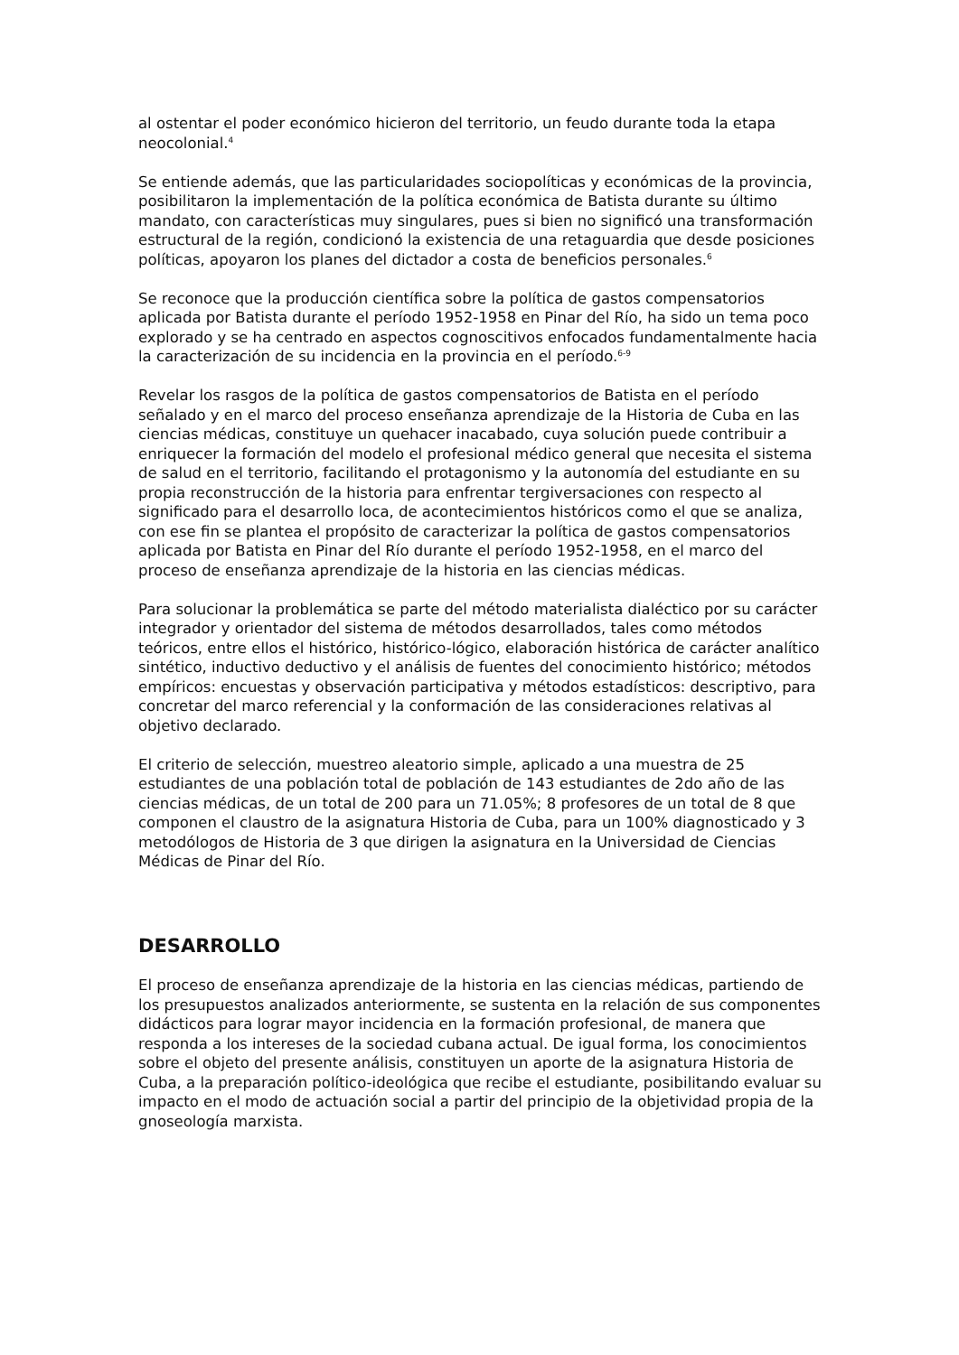al ostentar el poder económico hicieron del territorio, un feudo durante toda la etapa neocolonial.<sup>4</sup>
Se entiende además, que las particularidades sociopolíticas y económicas de la provincia, posibilitaron la implementación de la política económica de Batista durante su último mandato, con características muy singulares, pues si bien no significó una transformación estructural de la región, condicionó la existencia de una retaguardia que desde posiciones políticas, apoyaron los planes del dictador a costa de beneficios personales.<sup>6</sup>
Se reconoce que la producción científica sobre la política de gastos compensatorios aplicada por Batista durante el período 1952-1958 en Pinar del Río, ha sido un tema poco explorado y se ha centrado en aspectos cognoscitivos enfocados fundamentalmente hacia la caracterización de su incidencia en la provincia en el período.<sup>6-9</sup>
Revelar los rasgos de la política de gastos compensatorios de Batista en el período señalado y en el marco del proceso enseñanza aprendizaje de la Historia de Cuba en las ciencias médicas, constituye un quehacer inacabado, cuya solución puede contribuir a enriquecer la formación del modelo el profesional médico general que necesita el sistema de salud en el territorio, facilitando el protagonismo y la autonomía del estudiante en su propia reconstrucción de la historia para enfrentar tergiversaciones con respecto al significado para el desarrollo loca, de acontecimientos históricos como el que se analiza, con ese fin se plantea el propósito de caracterizar la política de gastos compensatorios aplicada por Batista en Pinar del Río durante el período 1952-1958, en el marco del proceso de enseñanza aprendizaje de la historia en las ciencias médicas.
Para solucionar la problemática se parte del método materialista dialéctico por su carácter integrador y orientador del sistema de métodos desarrollados, tales como métodos teóricos, entre ellos el histórico, histórico-lógico, elaboración histórica de carácter analítico sintético, inductivo deductivo y el análisis de fuentes del conocimiento histórico; métodos empíricos: encuestas y observación participativa y métodos estadísticos: descriptivo, para concretar del marco referencial y la conformación de las consideraciones relativas al objetivo declarado.
El criterio de selección, muestreo aleatorio simple, aplicado a una muestra de 25 estudiantes de una población total de población de 143 estudiantes de 2do año de las ciencias médicas, de un total de 200 para un 71.05%; 8 profesores de un total de 8 que componen el claustro de la asignatura Historia de Cuba, para un 100% diagnosticado y 3 metodólogos de Historia de 3 que dirigen la asignatura en la Universidad de Ciencias Médicas de Pinar del Río.
DESARROLLO
El proceso de enseñanza aprendizaje de la historia en las ciencias médicas, partiendo de los presupuestos analizados anteriormente, se sustenta en la relación de sus componentes didácticos para lograr mayor incidencia en la formación profesional, de manera que responda a los intereses de la sociedad cubana actual. De igual forma, los conocimientos sobre el objeto del presente análisis, constituyen un aporte de la asignatura Historia de Cuba, a la preparación político-ideológica que recibe el estudiante, posibilitando evaluar su impacto en el modo de actuación social a partir del principio de la objetividad propia de la gnoseología marxista.